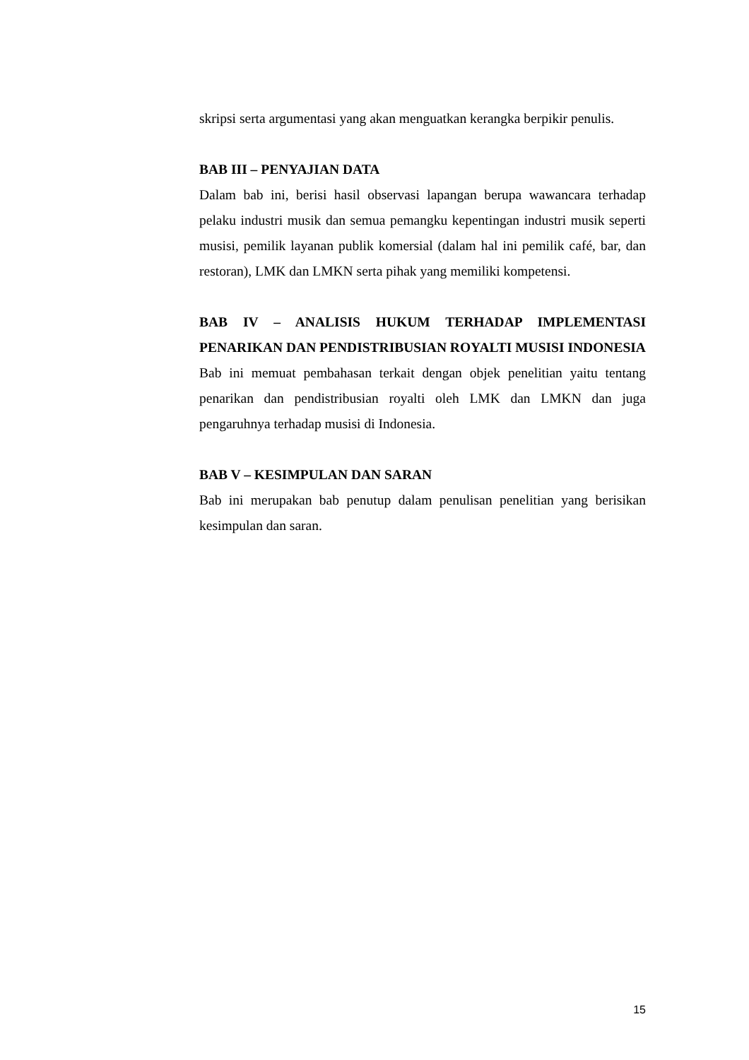skripsi serta argumentasi yang akan menguatkan kerangka berpikir penulis.
BAB III – PENYAJIAN DATA
Dalam bab ini, berisi hasil observasi lapangan berupa wawancara terhadap pelaku industri musik dan semua pemangku kepentingan industri musik seperti musisi, pemilik layanan publik komersial (dalam hal ini pemilik café, bar, dan restoran), LMK dan LMKN serta pihak yang memiliki kompetensi.
BAB IV – ANALISIS HUKUM TERHADAP IMPLEMENTASI PENARIKAN DAN PENDISTRIBUSIAN ROYALTI MUSISI INDONESIA
Bab ini memuat pembahasan terkait dengan objek penelitian yaitu tentang penarikan dan pendistribusian royalti oleh LMK dan LMKN dan juga pengaruhnya terhadap musisi di Indonesia.
BAB V – KESIMPULAN DAN SARAN
Bab ini merupakan bab penutup dalam penulisan penelitian yang berisikan kesimpulan dan saran.
15